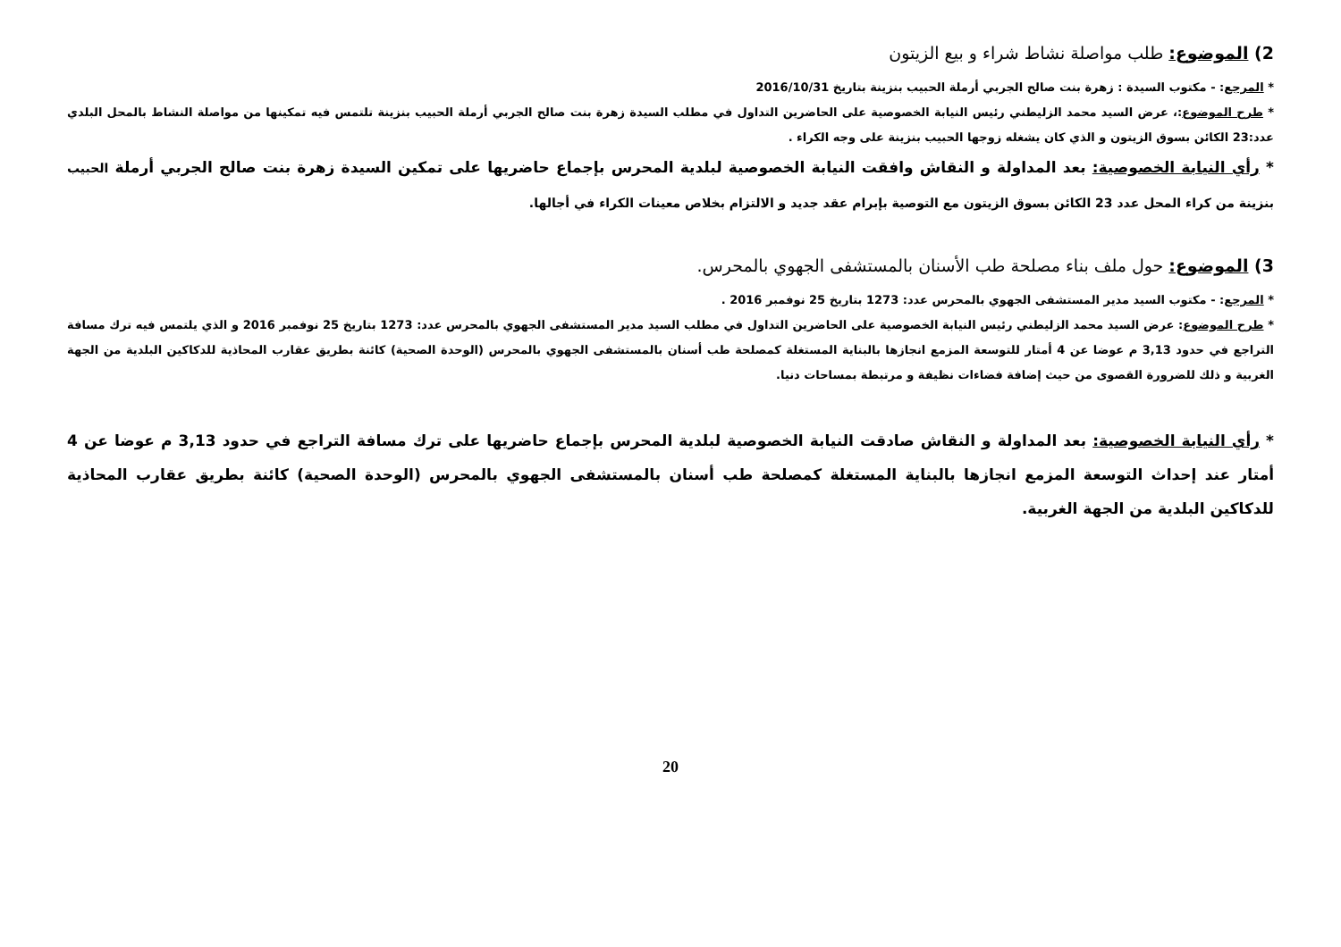2) الموضوع: طلب مواصلة نشاط شراء و بيع الزيتون
* المرجع: - مكتوب السيدة : زهرة بنت صالح الجربي أرملة الحبيب بنزينة بتاريخ 2016/10/31
* طرح الموضوع:، عرض السيد محمد الزليطني رئيس النيابة الخصوصية على الحاضرين التداول في مطلب السيدة زهرة بنت صالح الجربي أرملة الحبيب بنزينة تلتمس فيه تمكينها من مواصلة النشاط بالمحل البلدي عدد:23 الكائن بسوق الزيتون و الذي كان يشغله زوجها الحبيب بنزينة على وجه الكراء .
* رأي النيابة الخصوصية: بعد المداولة و النقاش وافقت النيابة الخصوصية لبلدية المحرس بإجماع حاضريها على تمكين السيدة زهرة بنت صالح الجربي أرملة الحبيب بنزينة من كراء المحل عدد 23 الكائن بسوق الزيتون مع التوصية بإبرام عقد جديد و الالتزام بخلاص معينات الكراء في أجالها.
3) الموضوع: حول ملف بناء مصلحة طب الأسنان بالمستشفى الجهوي بالمحرس.
* المرجع: - مكتوب السيد مدير المستشفى الجهوي بالمحرس عدد: 1273 بتاريخ 25 نوفمبر 2016 .
* طرح الموضوع: عرض السيد محمد الزليطني رئيس النيابة الخصوصية على الحاضرين التداول في مطلب السيد مدير المستشفى الجهوي بالمحرس عدد: 1273 بتاريخ 25 نوفمبر 2016 و الذي يلتمس فيه ترك مسافة التراجع في حدود 3,13 م عوضا عن 4 أمتار للتوسعة المزمع انجازها بالبناية المستغلة كمصلحة طب أسنان بالمستشفى الجهوي بالمحرس (الوحدة الصحية) كائنة بطريق عقارب المحاذية للدكاكين البلدية من الجهة الغربية و ذلك للضرورة القصوى من حيث إضافة فضاءات نظيفة و مرتبطة بمساحات دنيا.
* رأي النيابة الخصوصية: بعد المداولة و النقاش صادقت النيابة الخصوصية لبلدية المحرس بإجماع حاضريها على ترك مسافة التراجع في حدود 3,13 م عوضا عن 4 أمتار عند إحداث التوسعة المزمع انجازها بالبناية المستغلة كمصلحة طب أسنان بالمستشفى الجهوي بالمحرس (الوحدة الصحية) كائنة بطريق عقارب المحاذية للدكاكين البلدية من الجهة الغربية.
20